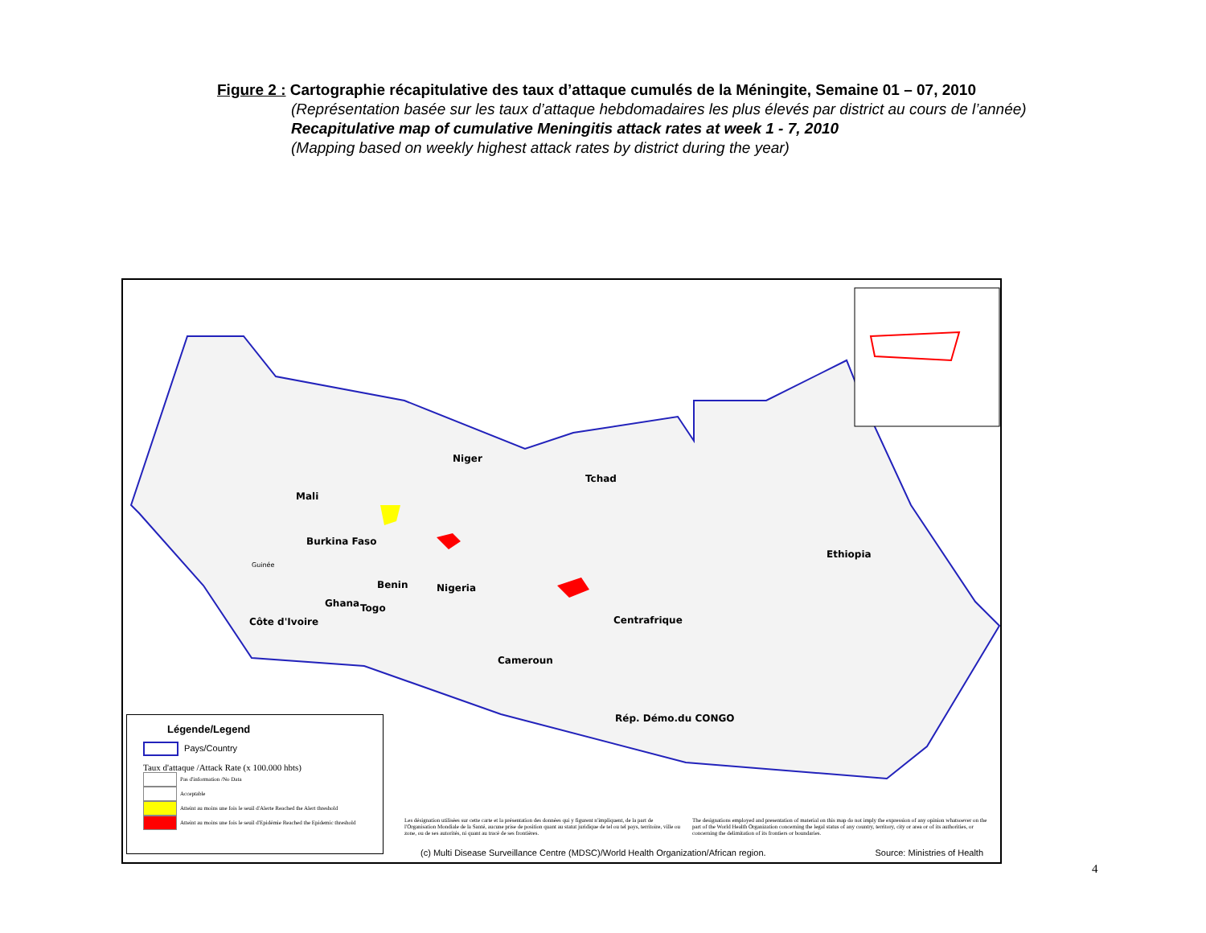Figure 2 : Cartographie récapitulative des taux d’attaque cumulés de la Méningite, Semaine 01 – 07, 2010
(Représentation basée sur les taux d’attaque hebdomadaires les plus élevés par district au cours de l’année)
Recapitulative map of cumulative Meningitis attack rates at week 1 - 7, 2010
(Mapping based on weekly highest attack rates by district during the year)
Niger
Mali
Tchad
Burkina Faso
Ethiopia
Guinée
Benin Nigeria
Ghana Togo
Côte d'Ivoire Centrafrique
Cameroun
Rép. Démo.du CONGO
Légende/Legend
Pays/Country
Taux d'attaque /Attack Rate (x 100.000 hbts)
Pas d'information /No Data
Acceptable
Atteint au moins une fois le seuil d'Alerte Reached the Alert threshold
Atteint au moins une fois le seuil d'Epidémie Reached the Epidemic threshold
Les désignation utilisées sur cette carte et la présentation des données qui y figurent n'impliquent, de la part de l'Organisation Mondiale de la Santé, aucune prise de position quant au statut juridique de tel ou tel pays, territoire, ville ou zone, ou de ses autorités, ni quant au tracé de ses frontières.
The designations employed and presentation of material on this map do not imply the expression of any opinion whatsoever on the part of the World Health Organization concerning the legal status of any country, territory, city or area or of its authorities, or concerning the delimitation of its frontiers or boundaries.
(c) Multi Disease Surveillance Centre (MDSC)/World Health Organization/African region. Source: Ministries of Health
4